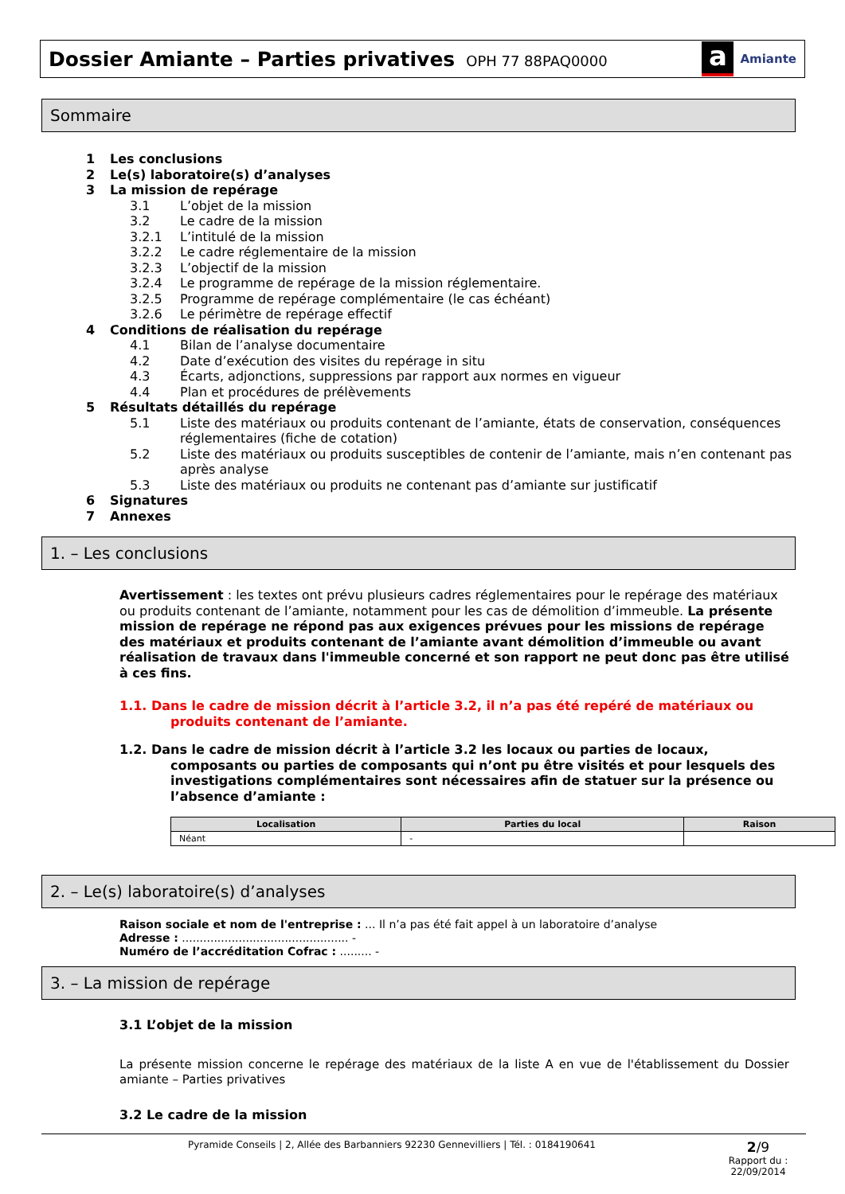Dossier Amiante – Parties privatives
OPH 77 88PAQ0000
a
Amiante
Sommaire
1 Les conclusions
2 Le(s) laboratoire(s) d’analyses
3 La mission de repérage
3.1 L’objet de la mission
3.2 Le cadre de la mission
3.2.1 L’intitulé de la mission
3.2.2 Le cadre réglementaire de la mission
3.2.3 L’objectif de la mission
3.2.4 Le programme de repérage de la mission réglementaire.
3.2.5 Programme de repérage complémentaire (le cas échéant)
3.2.6 Le périmètre de repérage effectif
4 Conditions de réalisation du repérage
4.1 Bilan de l’analyse documentaire
4.2 Date d’exécution des visites du repérage in situ
4.3 Écarts, adjonctions, suppressions par rapport aux normes en vigueur
4.4 Plan et procédures de prélèvements
5 Résultats détaillés du repérage
5.1 Liste des matériaux ou produits contenant de l’amiante, états de conservation, conséquences réglementaires (fiche de cotation)
5.2 Liste des matériaux ou produits susceptibles de contenir de l’amiante, mais n’en contenant pas après analyse
5.3 Liste des matériaux ou produits ne contenant pas d’amiante sur justificatif
6 Signatures
7 Annexes
1. – Les conclusions
Avertissement : les textes ont prévu plusieurs cadres réglementaires pour le repérage des matériaux ou produits contenant de l’amiante, notamment pour les cas de démolition d’immeuble. La présente mission de repérage ne répond pas aux exigences prévues pour les missions de repérage des matériaux et produits contenant de l’amiante avant démolition d’immeuble ou avant réalisation de travaux dans l'immeuble concerné et son rapport ne peut donc pas être utilisé à ces fins.
1.1. Dans le cadre de mission décrit à l’article 3.2, il n’a pas été repéré de matériaux ou produits contenant de l’amiante.
1.2. Dans le cadre de mission décrit à l’article 3.2 les locaux ou parties de locaux, composants ou parties de composants qui n’ont pu être visités et pour lesquels des investigations complémentaires sont nécessaires afin de statuer sur la présence ou l’absence d’amiante :
| Localisation | Parties du local | Raison |
| --- | --- | --- |
| Néant | - | |
2. – Le(s) laboratoire(s) d’analyses
Raison sociale et nom de l'entreprise : ... Il n’a pas été fait appel à un laboratoire d’analyse
Adresse : ............................................... -
Numéro de l’accréditation Cofrac : ......... -
3. – La mission de repérage
3.1 L’objet de la mission
La présente mission concerne le repérage des matériaux de la liste A en vue de l'établissement du Dossier amiante – Parties privatives
3.2 Le cadre de la mission
Pyramide Conseils | 2, Allée des Barbanniers 92230 Gennevilliers | Tél. : 0184190641
2/9
Rapport du :
22/09/2014